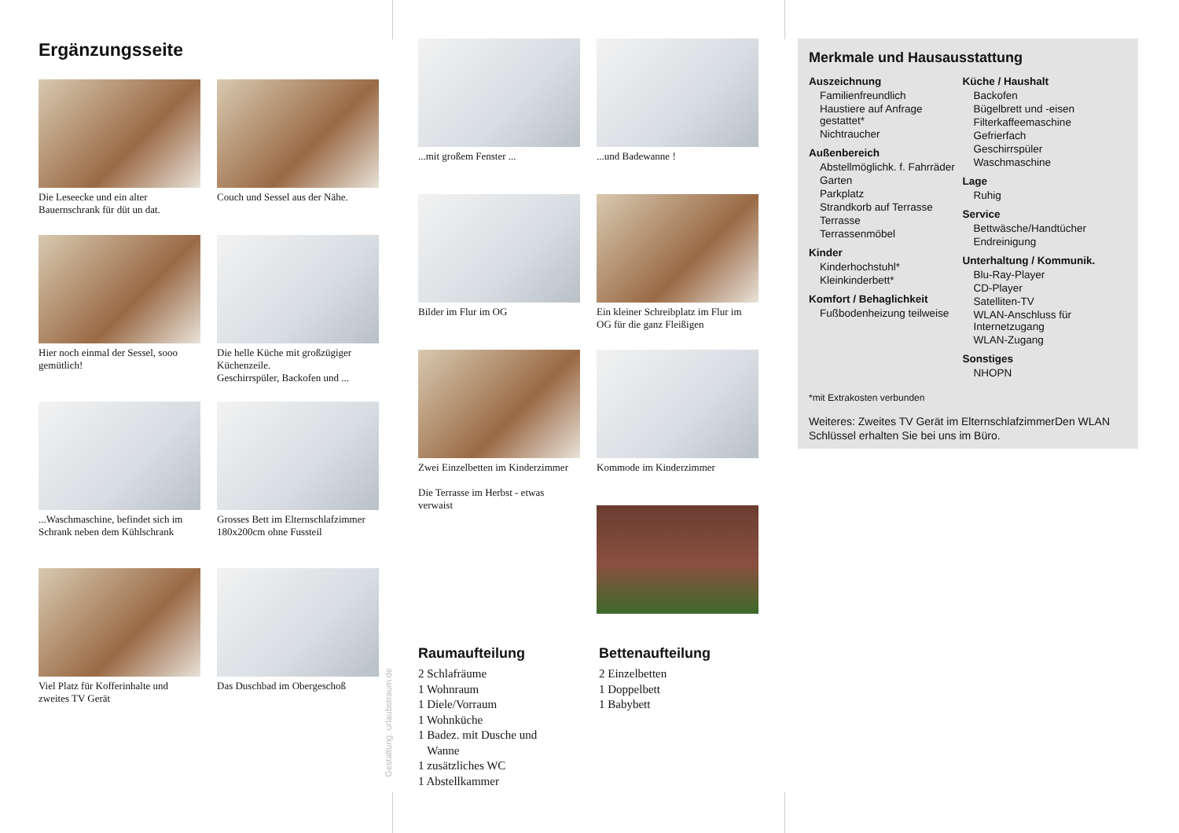Ergänzungsseite
Die Leseecke und ein alter Bauernschrank für düt un dat.
Couch und Sessel aus der Nähe.
Hier noch einmal der Sessel, sooo gemütlich!
Die helle Küche mit großzügiger Küchenzeile.
Geschirrspüler, Backofen und ...
...Waschmaschine, befindet sich im Schrank neben dem Kühlschrank
Grosses Bett im Elternschlafzimmer 180x200cm ohne Fussteil
Viel Platz für Kofferinhalte und zweites TV Gerät
Das Duschbad im Obergeschoß
Gestaltung: urlaubstraum.de
...mit großem Fenster ...
...und Badewanne !
Bilder im Flur im OG
Ein kleiner Schreibplatz im Flur im OG für die ganz Fleißigen
Zwei Einzelbetten im Kinderzimmer
Die Terrasse im Herbst - etwas verwaist
Kommode im Kinderzimmer
Raumaufteilung
2 Schlafräume
1 Wohnraum
1 Diele/Vorraum
1 Wohnküche
1 Badez. mit Dusche und
Wanne
1 zusätzliches WC
1 Abstellkammer
Bettenaufteilung
2 Einzelbetten
1 Doppelbett
1 Babybett
Merkmale und Hausausstattung
Auszeichnung
Familienfreundlich
Haustiere auf Anfrage gestattet*
Nichtraucher
Außenbereich
Abstellmöglichk. f. Fahrräder
Garten
Parkplatz
Strandkorb auf Terrasse
Terrasse
Terrassenmöbel
Kinder
Kinderhochstuhl*
Kleinkinderbett*
Komfort / Behaglichkeit
Fußbodenheizung teilweise
Küche / Haushalt
Backofen
Bügelbrett und -eisen
Filterkaffeemaschine
Gefrierfach
Geschirrspüler
Waschmaschine
Lage
Ruhig
Service
Bettwäsche/Handtücher
Endreinigung
Unterhaltung / Kommunik.
Blu-Ray-Player
CD-Player
Satelliten-TV
WLAN-Anschluss für Internetzugang
WLAN-Zugang
Sonstiges
NHOPN
*mit Extrakosten verbunden
Weiteres: Zweites TV Gerät im ElternschlafzimmerDen WLAN Schlüssel erhalten Sie bei uns im Büro.